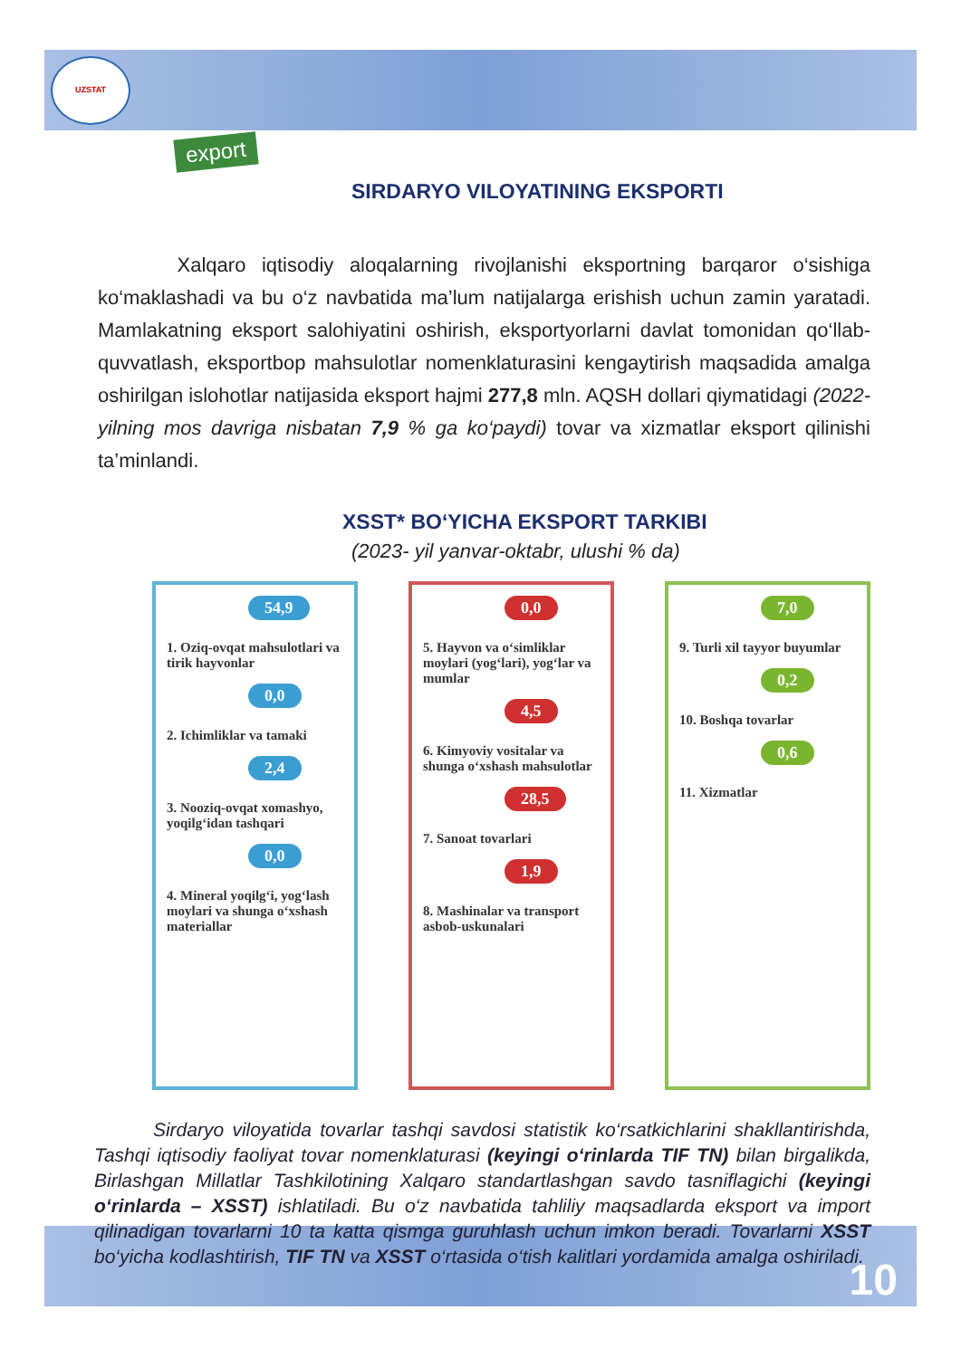UZSTAT
export
SIRDARYO VILOYATINING EKSPORTI
Xalqaro iqtisodiy aloqalarning rivojlanishi eksportning barqaror o‘sishiga ko‘maklashadi va bu o‘z navbatida ma’lum natijalarga erishish uchun zamin yaratadi. Mamlakatning eksport salohiyatini oshirish, eksportyorlarni davlat tomonidan qo‘llab-quvvatlash, eksportbop mahsulotlar nomenklaturasini kengaytirish maqsadida amalga oshirilgan islohotlar natijasida eksport hajmi 277,8 mln. AQSH dollari qiymatidagi (2022- yilning mos davriga nisbatan 7,9 % ga ko‘paydi) tovar va xizmatlar eksport qilinishi ta’minlandi.
XSST* BO‘YICHA EKSPORT TARKIBI
(2023- yil yanvar-oktabr, ulushi % da)
54,9
1. Oziq-ovqat mahsulotlari va tirik hayvonlar
0,0
2. Ichimliklar va tamaki
2,4
3. Nooziq-ovqat xomashyo, yoqilg‘idan tashqari
0,0
4. Mineral yoqilg‘i, yog‘lash moylari va shunga o‘xshash materiallar
0,0
5. Hayvon va o‘simliklar moylari (yog‘lari), yog‘lar va mumlar
4,5
6. Kimyoviy vositalar va shunga o‘xshash mahsulotlar
28,5
7. Sanoat tovarlari
1,9
8. Mashinalar va transport asbob-uskunalari
7,0
9. Turli xil tayyor buyumlar
0,2
10. Boshqa tovarlar
0,6
11. Xizmatlar
Sirdaryo viloyatida tovarlar tashqi savdosi statistik ko‘rsatkichlarini shakllantirishda, Tashqi iqtisodiy faoliyat tovar nomenklaturasi (keyingi o‘rinlarda TIF TN) bilan birgalikda, Birlashgan Millatlar Tashkilotining Xalqaro standartlashgan savdo tasniflagichi (keyingi o‘rinlarda – XSST) ishlatiladi. Bu o‘z navbatida tahliliy maqsadlarda eksport va import qilinadigan tovarlarni 10 ta katta qismga guruhlash uchun imkon beradi. Tovarlarni XSST bo‘yicha kodlashtirish, TIF TN va XSST o‘rtasida o‘tish kalitlari yordamida amalga oshiriladi.
10